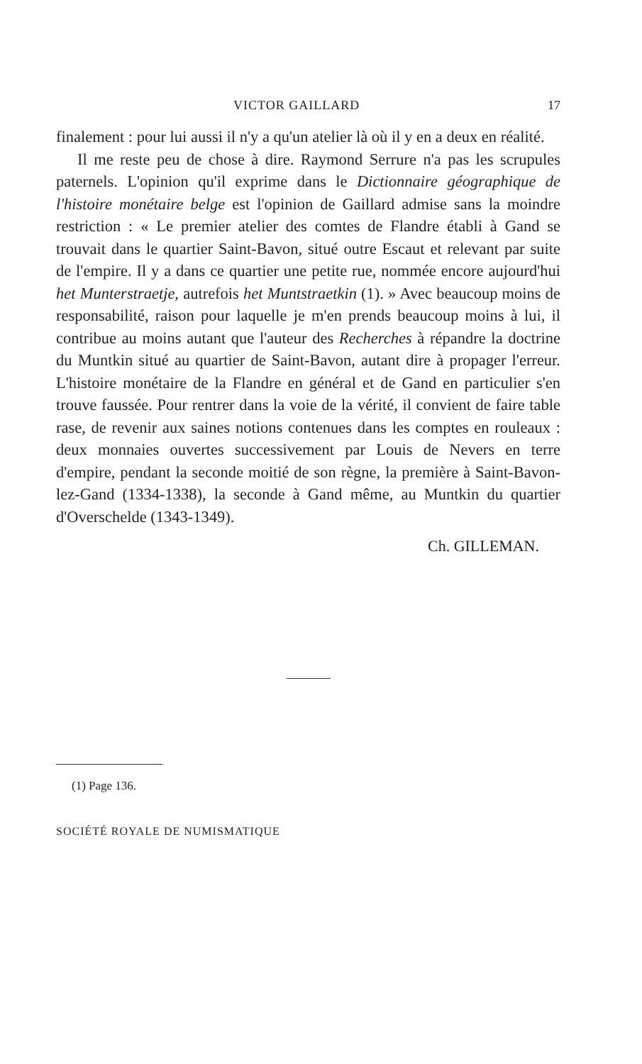VICTOR GAILLARD 17
finalement : pour lui aussi il n'y a qu'un atelier là où il y en a deux en réalité.
Il me reste peu de chose à dire. Raymond Serrure n'a pas les scrupules paternels. L'opinion qu'il exprime dans le Dictionnaire géographique de l'histoire monétaire belge est l'opinion de Gaillard admise sans la moindre restriction : « Le premier atelier des comtes de Flandre établi à Gand se trouvait dans le quartier Saint-Bavon, situé outre Escaut et relevant par suite de l'empire. Il y a dans ce quartier une petite rue, nommée encore aujourd'hui het Munterstraetje, autrefois het Muntstraetkin (1). » Avec beaucoup moins de responsabilité, raison pour laquelle je m'en prends beaucoup moins à lui, il contribue au moins autant que l'auteur des Recherches à répandre la doctrine du Muntkin situé au quartier de Saint-Bavon, autant dire à propager l'erreur. L'histoire monétaire de la Flandre en général et de Gand en particulier s'en trouve faussée. Pour rentrer dans la voie de la vérité, il convient de faire table rase, de revenir aux saines notions contenues dans les comptes en rouleaux : deux monnaies ouvertes successivement par Louis de Nevers en terre d'empire, pendant la seconde moitié de son règne, la première à Saint-Bavon-lez-Gand (1334-1338), la seconde à Gand même, au Muntkin du quartier d'Overschelde (1343-1349).
Ch. GILLEMAN.
(1) Page 136.
SOCIÉTÉ ROYALE DE NUMISMATIQUE